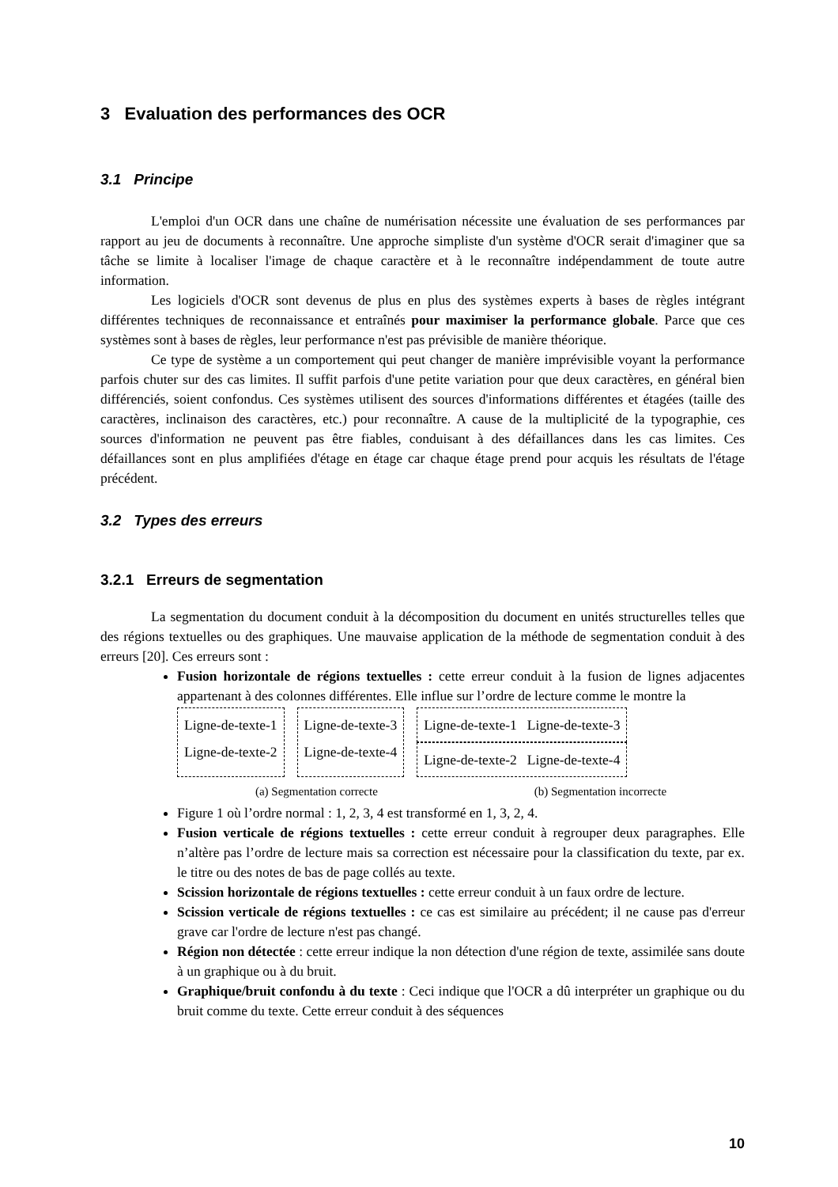3 Evaluation des performances des OCR
3.1 Principe
L'emploi d'un OCR dans une chaîne de numérisation nécessite une évaluation de ses performances par rapport au jeu de documents à reconnaître. Une approche simpliste d'un système d'OCR serait d'imaginer que sa tâche se limite à localiser l'image de chaque caractère et à le reconnaître indépendamment de toute autre information.
Les logiciels d'OCR sont devenus de plus en plus des systèmes experts à bases de règles intégrant différentes techniques de reconnaissance et entraînés pour maximiser la performance globale. Parce que ces systèmes sont à bases de règles, leur performance n'est pas prévisible de manière théorique.
Ce type de système a un comportement qui peut changer de manière imprévisible voyant la performance parfois chuter sur des cas limites. Il suffit parfois d'une petite variation pour que deux caractères, en général bien différenciés, soient confondus. Ces systèmes utilisent des sources d'informations différentes et étagées (taille des caractères, inclinaison des caractères, etc.) pour reconnaître. A cause de la multiplicité de la typographie, ces sources d'information ne peuvent pas être fiables, conduisant à des défaillances dans les cas limites. Ces défaillances sont en plus amplifiées d'étage en étage car chaque étage prend pour acquis les résultats de l'étage précédent.
3.2 Types des erreurs
3.2.1 Erreurs de segmentation
La segmentation du document conduit à la décomposition du document en unités structurelles telles que des régions textuelles ou des graphiques. Une mauvaise application de la méthode de segmentation conduit à des erreurs [20]. Ces erreurs sont :
Fusion horizontale de régions textuelles : cette erreur conduit à la fusion de lignes adjacentes appartenant à des colonnes différentes. Elle influe sur l’ordre de lecture comme le montre la
Ligne-de-texte-1
Ligne-de-texte-2
Ligne-de-texte-3
Ligne-de-texte-4
Ligne-de-texte-1 Ligne-de-texte-3
Ligne-de-texte-2 Ligne-de-texte-4
(a) Segmentation correcte (b) Segmentation incorrecte
Figure 1 où l’ordre normal : 1, 2, 3, 4 est transformé en 1, 3, 2, 4.
Fusion verticale de régions textuelles : cette erreur conduit à regrouper deux paragraphes. Elle n’altère pas l’ordre de lecture mais sa correction est nécessaire pour la classification du texte, par ex. le titre ou des notes de bas de page collés au texte.
Scission horizontale de régions textuelles : cette erreur conduit à un faux ordre de lecture.
Scission verticale de régions textuelles : ce cas est similaire au précédent; il ne cause pas d'erreur grave car l'ordre de lecture n'est pas changé.
Région non détectée : cette erreur indique la non détection d'une région de texte, assimilée sans doute à un graphique ou à du bruit.
Graphique/bruit confondu à du texte : Ceci indique que l'OCR a dû interpréter un graphique ou du bruit comme du texte. Cette erreur conduit à des séquences
10